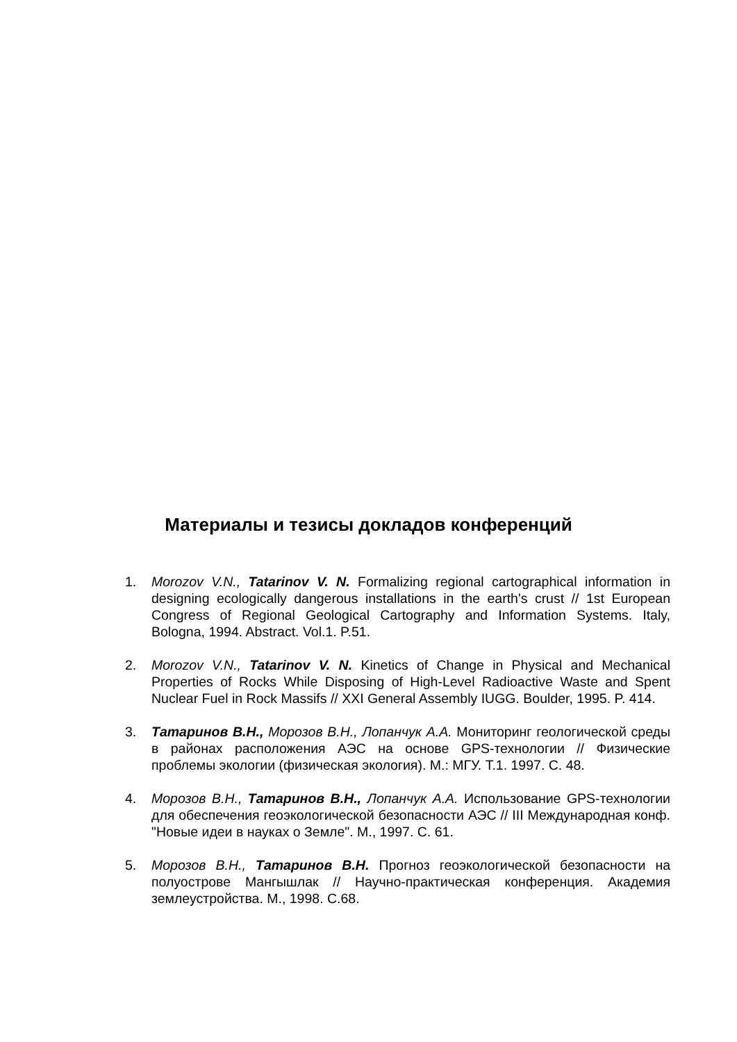Материалы и тезисы докладов конференций
1. Morozov V.N., Tatarinov V. N. Formalizing regional cartographical information in designing ecologically dangerous installations in the earth's crust // 1st European Congress of Regional Geological Cartography and Information Systems. Italy, Bologna, 1994. Abstract. Vol.1. P.51.
2. Morozov V.N., Tatarinov V. N. Kinetics of Change in Physical and Mechanical Properties of Rocks While Disposing of High-Level Radioactive Waste and Spent Nuclear Fuel in Rock Massifs // XXI General Assembly IUGG. Boulder, 1995. P. 414.
3. Татаринов В.Н., Морозов В.Н., Лопанчук А.А. Мониторинг геологической среды в районах расположения АЭС на основе GPS-технологии // Физические проблемы экологии (физическая экология). М.: МГУ. Т.1. 1997. С. 48.
4. Морозов В.Н., Татаринов В.Н., Лопанчук А.А. Использование GPS-технологии для обеспечения геоэкологической безопасности АЭС // III Международная конф. "Новые идеи в науках о Земле". М., 1997. С. 61.
5. Морозов В.Н., Татаринов В.Н. Прогноз геоэкологической безопасности на полуострове Мангышлак // Научно-практическая конференция. Академия землеустройства. М., 1998. С.68.